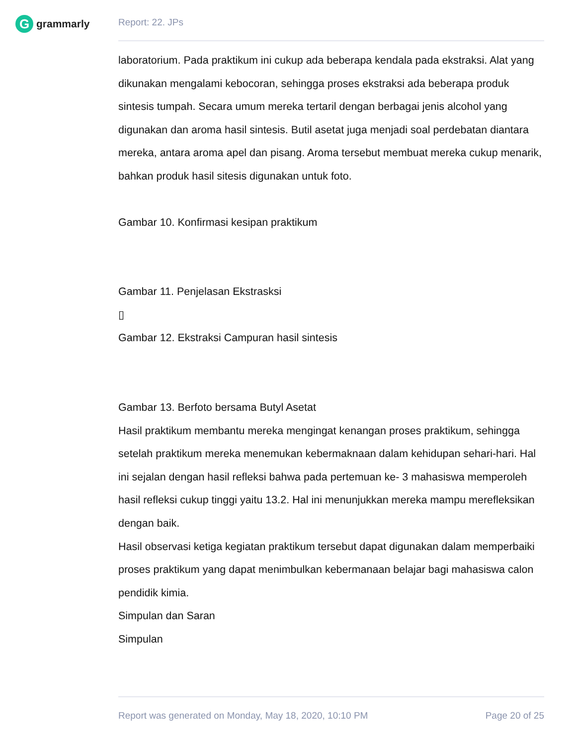G
grammarly
Report: 22. JPs
laboratorium. Pada praktikum ini cukup ada beberapa kendala pada ekstraksi. Alat yang dikunakan mengalami kebocoran, sehingga proses ekstraksi ada beberapa produk sintesis tumpah. Secara umum mereka tertaril dengan berbagai jenis alcohol yang digunakan dan aroma hasil sintesis. Butil asetat juga menjadi soal perdebatan diantara mereka, antara aroma apel dan pisang. Aroma tersebut membuat mereka cukup menarik, bahkan produk hasil sitesis digunakan untuk foto.
Gambar 10. Konfirmasi kesipan praktikum
Gambar 11. Penjelasan Ekstrasksi
▯
Gambar 12. Ekstraksi Campuran hasil sintesis
Gambar 13. Berfoto bersama Butyl Asetat
Hasil praktikum membantu mereka mengingat kenangan proses praktikum, sehingga setelah praktikum mereka menemukan kebermaknaan dalam kehidupan sehari-hari. Hal ini sejalan dengan hasil refleksi bahwa pada pertemuan ke- 3 mahasiswa memperoleh hasil refleksi cukup tinggi yaitu 13.2. Hal ini menunjukkan mereka mampu merefleksikan dengan baik.
Hasil observasi ketiga kegiatan praktikum tersebut dapat digunakan dalam memperbaiki proses praktikum yang dapat menimbulkan kebermanaan belajar bagi mahasiswa calon pendidik kimia.
Simpulan dan Saran
Simpulan
Report was generated on Monday, May 18, 2020, 10:10 PM Page 20 of 25